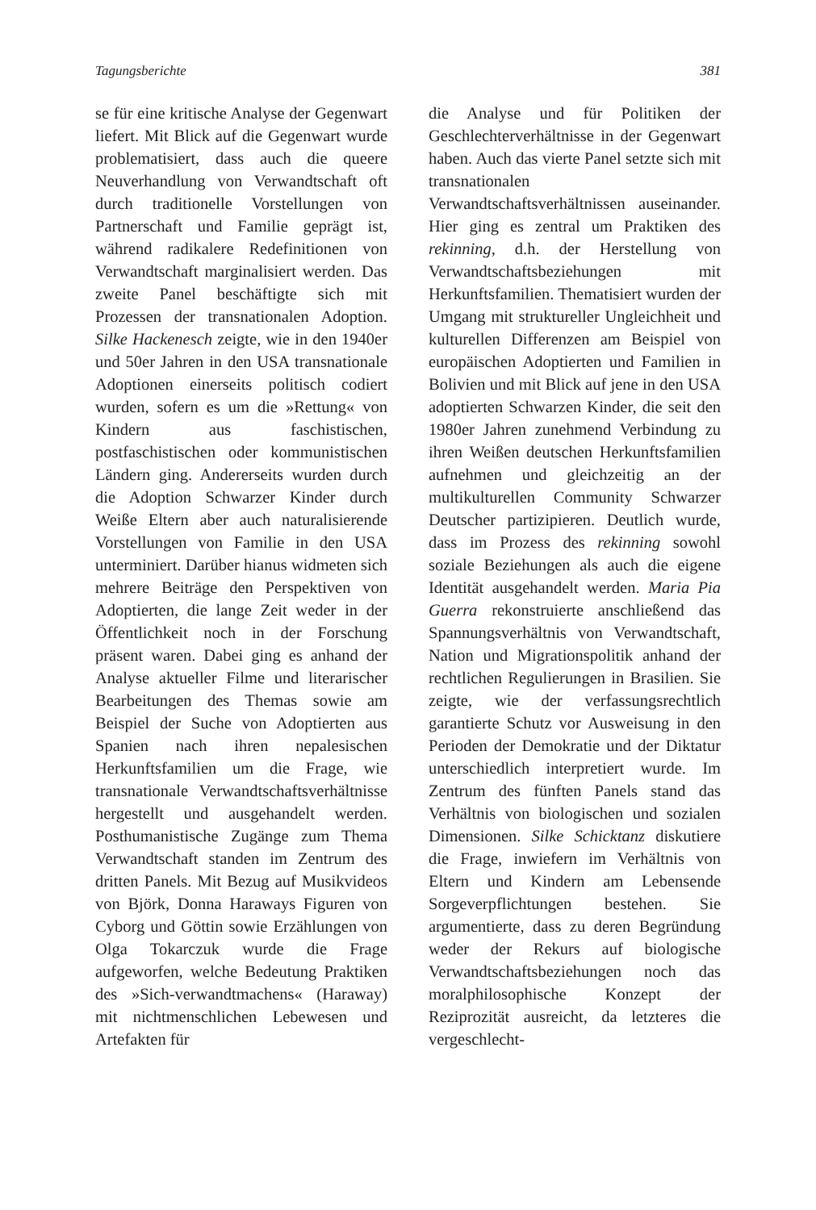Tagungsberichte 381
se für eine kritische Analyse der Gegenwart liefert. Mit Blick auf die Gegenwart wurde problematisiert, dass auch die queere Neuverhandlung von Verwandtschaft oft durch traditionelle Vorstellungen von Partnerschaft und Familie geprägt ist, während radikalere Redefinitionen von Verwandtschaft marginalisiert werden. Das zweite Panel beschäftigte sich mit Prozessen der transnationalen Adoption. Silke Hackenesch zeigte, wie in den 1940er und 50er Jahren in den USA transnationale Adoptionen einerseits politisch codiert wurden, sofern es um die »Rettung« von Kindern aus faschistischen, postfaschistischen oder kommunistischen Ländern ging. Andererseits wurden durch die Adoption Schwarzer Kinder durch Weiße Eltern aber auch naturalisierende Vorstellungen von Familie in den USA unterminiert. Darüber hianus widmeten sich mehrere Beiträge den Perspektiven von Adoptierten, die lange Zeit weder in der Öffentlichkeit noch in der Forschung präsent waren. Dabei ging es anhand der Analyse aktueller Filme und literarischer Bearbeitungen des Themas sowie am Beispiel der Suche von Adoptierten aus Spanien nach ihren nepalesischen Herkunftsfamilien um die Frage, wie transnationale Verwandtschaftsverhältnisse hergestellt und ausgehandelt werden. Posthumanistische Zugänge zum Thema Verwandtschaft standen im Zentrum des dritten Panels. Mit Bezug auf Musikvideos von Björk, Donna Haraways Figuren von Cyborg und Göttin sowie Erzählungen von Olga Tokarczuk wurde die Frage aufgeworfen, welche Bedeutung Praktiken des »Sich-verwandtmachens« (Haraway) mit nichtmenschlichen Lebewesen und Artefakten für
die Analyse und für Politiken der Geschlechterverhältnisse in der Gegenwart haben. Auch das vierte Panel setzte sich mit transnationalen Verwandtschaftsverhältnissen auseinander. Hier ging es zentral um Praktiken des rekinning, d.h. der Herstellung von Verwandtschaftsbeziehungen mit Herkunftsfamilien. Thematisiert wurden der Umgang mit struktureller Ungleichheit und kulturellen Differenzen am Beispiel von europäischen Adoptierten und Familien in Bolivien und mit Blick auf jene in den USA adoptierten Schwarzen Kinder, die seit den 1980er Jahren zunehmend Verbindung zu ihren Weißen deutschen Herkunftsfamilien aufnehmen und gleichzeitig an der multikulturellen Community Schwarzer Deutscher partizipieren. Deutlich wurde, dass im Prozess des rekinning sowohl soziale Beziehungen als auch die eigene Identität ausgehandelt werden. Maria Pia Guerra rekonstruierte anschließend das Spannungsverhältnis von Verwandtschaft, Nation und Migrationspolitik anhand der rechtlichen Regulierungen in Brasilien. Sie zeigte, wie der verfassungsrechtlich garantierte Schutz vor Ausweisung in den Perioden der Demokratie und der Diktatur unterschiedlich interpretiert wurde. Im Zentrum des fünften Panels stand das Verhältnis von biologischen und sozialen Dimensionen. Silke Schicktanz diskutiere die Frage, inwiefern im Verhältnis von Eltern und Kindern am Lebensende Sorgeverpflichtungen bestehen. Sie argumentierte, dass zu deren Begründung weder der Rekurs auf biologische Verwandtschaftsbeziehungen noch das moralphilosophische Konzept der Reziprozität ausreicht, da letzteres die vergeschlecht-